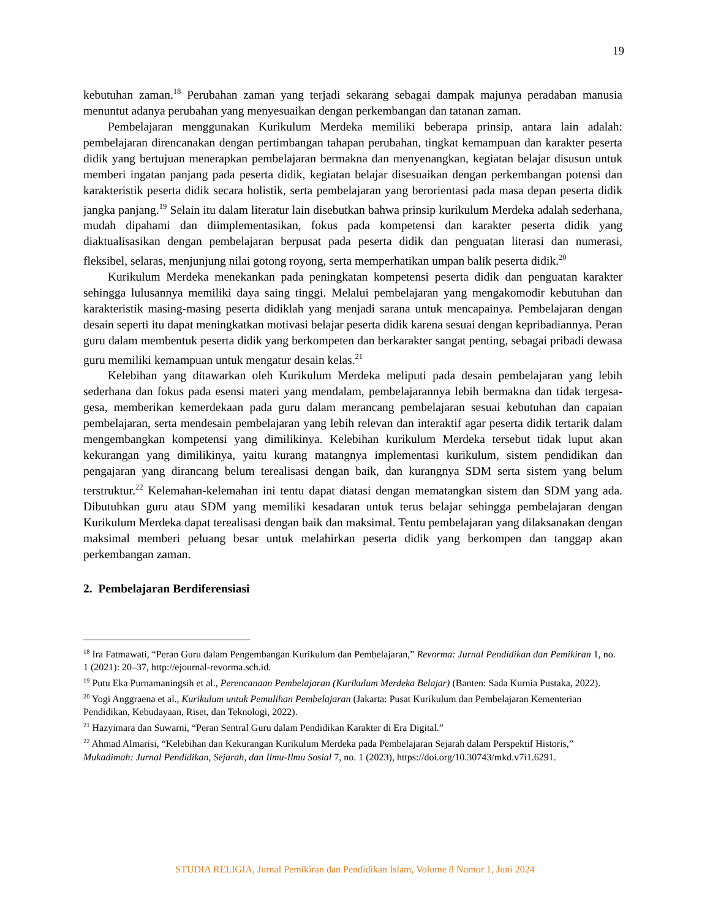19
kebutuhan zaman.<sup>18</sup> Perubahan zaman yang terjadi sekarang sebagai dampak majunya peradaban manusia menuntut adanya perubahan yang menyesuaikan dengan perkembangan dan tatanan zaman.
Pembelajaran menggunakan Kurikulum Merdeka memiliki beberapa prinsip, antara lain adalah: pembelajaran direncanakan dengan pertimbangan tahapan perubahan, tingkat kemampuan dan karakter peserta didik yang bertujuan menerapkan pembelajaran bermakna dan menyenangkan, kegiatan belajar disusun untuk memberi ingatan panjang pada peserta didik, kegiatan belajar disesuaikan dengan perkembangan potensi dan karakteristik peserta didik secara holistik, serta pembelajaran yang berorientasi pada masa depan peserta didik jangka panjang.<sup>19</sup> Selain itu dalam literatur lain disebutkan bahwa prinsip kurikulum Merdeka adalah sederhana, mudah dipahami dan diimplementasikan, fokus pada kompetensi dan karakter peserta didik yang diaktualisasikan dengan pembelajaran berpusat pada peserta didik dan penguatan literasi dan numerasi, fleksibel, selaras, menjunjung nilai gotong royong, serta memperhatikan umpan balik peserta didik.<sup>20</sup>
Kurikulum Merdeka menekankan pada peningkatan kompetensi peserta didik dan penguatan karakter sehingga lulusannya memiliki daya saing tinggi. Melalui pembelajaran yang mengakomodir kebutuhan dan karakteristik masing-masing peserta didiklah yang menjadi sarana untuk mencapainya. Pembelajaran dengan desain seperti itu dapat meningkatkan motivasi belajar peserta didik karena sesuai dengan kepribadiannya. Peran guru dalam membentuk peserta didik yang berkompeten dan berkarakter sangat penting, sebagai pribadi dewasa guru memiliki kemampuan untuk mengatur desain kelas.<sup>21</sup>
Kelebihan yang ditawarkan oleh Kurikulum Merdeka meliputi pada desain pembelajaran yang lebih sederhana dan fokus pada esensi materi yang mendalam, pembelajarannya lebih bermakna dan tidak tergesa-gesa, memberikan kemerdekaan pada guru dalam merancang pembelajaran sesuai kebutuhan dan capaian pembelajaran, serta mendesain pembelajaran yang lebih relevan dan interaktif agar peserta didik tertarik dalam mengembangkan kompetensi yang dimilikinya. Kelebihan kurikulum Merdeka tersebut tidak luput akan kekurangan yang dimilikinya, yaitu kurang matangnya implementasi kurikulum, sistem pendidikan dan pengajaran yang dirancang belum terealisasi dengan baik, dan kurangnya SDM serta sistem yang belum terstruktur.<sup>22</sup> Kelemahan-kelemahan ini tentu dapat diatasi dengan mematangkan sistem dan SDM yang ada. Dibutuhkan guru atau SDM yang memiliki kesadaran untuk terus belajar sehingga pembelajaran dengan Kurikulum Merdeka dapat terealisasi dengan baik dan maksimal. Tentu pembelajaran yang dilaksanakan dengan maksimal memberi peluang besar untuk melahirkan peserta didik yang berkompen dan tanggap akan perkembangan zaman.
2. Pembelajaran Berdiferensiasi
<sup>18</sup> Ira Fatmawati, “Peran Guru dalam Pengembangan Kurikulum dan Pembelajaran,” Revorma: Jurnal Pendidikan dan Pemikiran 1, no. 1 (2021): 20–37, http://ejournal-revorma.sch.id.
<sup>19</sup> Putu Eka Purnamaningsih et al., Perencanaan Pembelajaran (Kurikulum Merdeka Belajar) (Banten: Sada Kurnia Pustaka, 2022).
<sup>20</sup> Yogi Anggraena et al., Kurikulum untuk Pemulihan Pembelajaran (Jakarta: Pusat Kurikulum dan Pembelajaran Kementerian Pendidikan, Kebudayaan, Riset, dan Teknologi, 2022).
<sup>21</sup> Hazyimara dan Suwarni, “Peran Sentral Guru dalam Pendidikan Karakter di Era Digital.”
<sup>22</sup> Ahmad Almarisi, “Kelebihan dan Kekurangan Kurikulum Merdeka pada Pembelajaran Sejarah dalam Perspektif Historis,” Mukadimah: Jurnal Pendidikan, Sejarah, dan Ilmu-Ilmu Sosial 7, no. 1 (2023), https://doi.org/10.30743/mkd.v7i1.6291.
STUDIA RELIGIA, Jurnal Pemikiran dan Pendidikan Islam, Volume 8 Nomor 1, Juni 2024